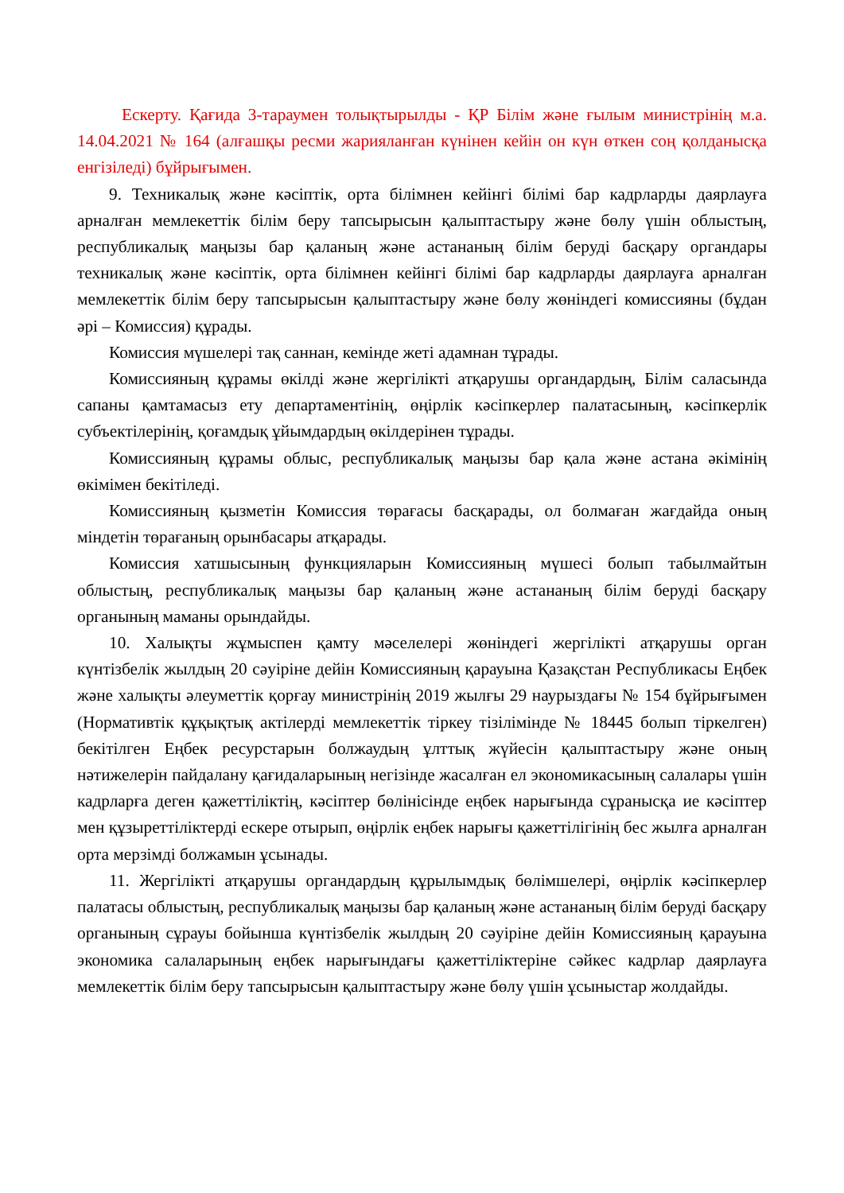Ескерту. Қағида 3-тараумен толықтырылды - ҚР Білім және ғылым министрінің м.а. 14.04.2021 № 164 (алғашқы ресми жарияланған күнінен кейін он күн өткен соң қолданысқа енгізіледі) бұйрығымен.
9. Техникалық және кәсіптік, орта білімнен кейінгі білімі бар кадрларды даярлауға арналған мемлекеттік білім беру тапсырысын қалыптастыру және бөлу үшін облыстың, республикалық маңызы бар қаланың және астананың білім беруді басқару органдары техникалық және кәсіптік, орта білімнен кейінгі білімі бар кадрларды даярлауға арналған мемлекеттік білім беру тапсырысын қалыптастыру және бөлу жөніндегі комиссияны (бұдан әрі – Комиссия) құрады.
Комиссия мүшелері тақ саннан, кемінде жеті адамнан тұрады.
Комиссияның құрамы өкілді және жергілікті атқарушы органдардың, Білім саласында сапаны қамтамасыз ету департаментінің, өңірлік кәсіпкерлер палатасының, кәсіпкерлік субъектілерінің, қоғамдық ұйымдардың өкілдерінен тұрады.
Комиссияның құрамы облыс, республикалық маңызы бар қала және астана әкімінің өкімімен бекітіледі.
Комиссияның қызметін Комиссия төрағасы басқарады, ол болмаған жағдайда оның міндетін төрағаның орынбасары атқарады.
Комиссия хатшысының функцияларын Комиссияның мүшесі болып табылмайтын облыстың, республикалық маңызы бар қаланың және астананың білім беруді басқару органының маманы орындайды.
10. Халықты жұмыспен қамту мәселелері жөніндегі жергілікті атқарушы орган күнтізбелік жылдың 20 сәуіріне дейін Комиссияның қарауына Қазақстан Республикасы Еңбек және халықты әлеуметтік қорғау министрінің 2019 жылғы 29 наурыздағы № 154 бұйрығымен (Нормативтік құқықтық актілерді мемлекеттік тіркеу тізілімінде № 18445 болып тіркелген) бекітілген Еңбек ресурстарын болжаудың ұлттық жүйесін қалыптастыру және оның нәтижелерін пайдалану қағидаларының негізінде жасалған ел экономикасының салалары үшін кадрларға деген қажеттіліктің, кәсіптер бөлінісінде еңбек нарығында сұранысқа ие кәсіптер мен құзыреттіліктерді ескере отырып, өңірлік еңбек нарығы қажеттілігінің бес жылға арналған орта мерзімді болжамын ұсынады.
11. Жергілікті атқарушы органдардың құрылымдық бөлімшелері, өңірлік кәсіпкерлер палатасы облыстың, республикалық маңызы бар қаланың және астананың білім беруді басқару органының сұрауы бойынша күнтізбелік жылдың 20 сәуіріне дейін Комиссияның қарауына экономика салаларының еңбек нарығындағы қажеттіліктеріне сәйкес кадрлар даярлауға мемлекеттік білім беру тапсырысын қалыптастыру және бөлу үшін ұсыныстар жолдайды.